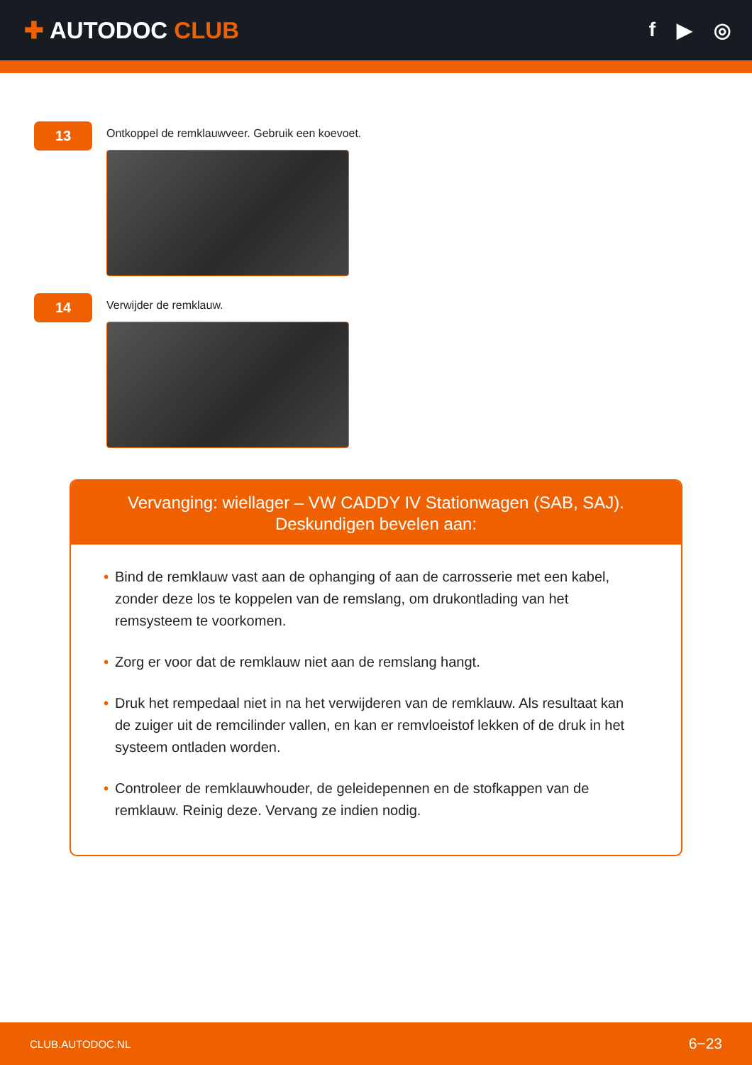✚ AUTODOC CLUB
f ▶ ◎
13
Ontkoppel de remklauwveer. Gebruik een koevoet.
14
Verwijder de remklauw.
Vervanging: wiellager – VW CADDY IV Stationwagen (SAB, SAJ). Deskundigen bevelen aan:
• Bind de remklauw vast aan de ophanging of aan de carrosserie met een kabel, zonder deze los te koppelen van de remslang, om drukontlading van het remsysteem te voorkomen.
• Zorg er voor dat de remklauw niet aan de remslang hangt.
• Druk het rempedaal niet in na het verwijderen van de remklauw. Als resultaat kan de zuiger uit de remcilinder vallen, en kan er remvloeistof lekken of de druk in het systeem ontladen worden.
• Controleer de remklauwhouder, de geleidepennen en de stofkappen van de remklauw. Reinig deze. Vervang ze indien nodig.
CLUB.AUTODOC.NL 6−23